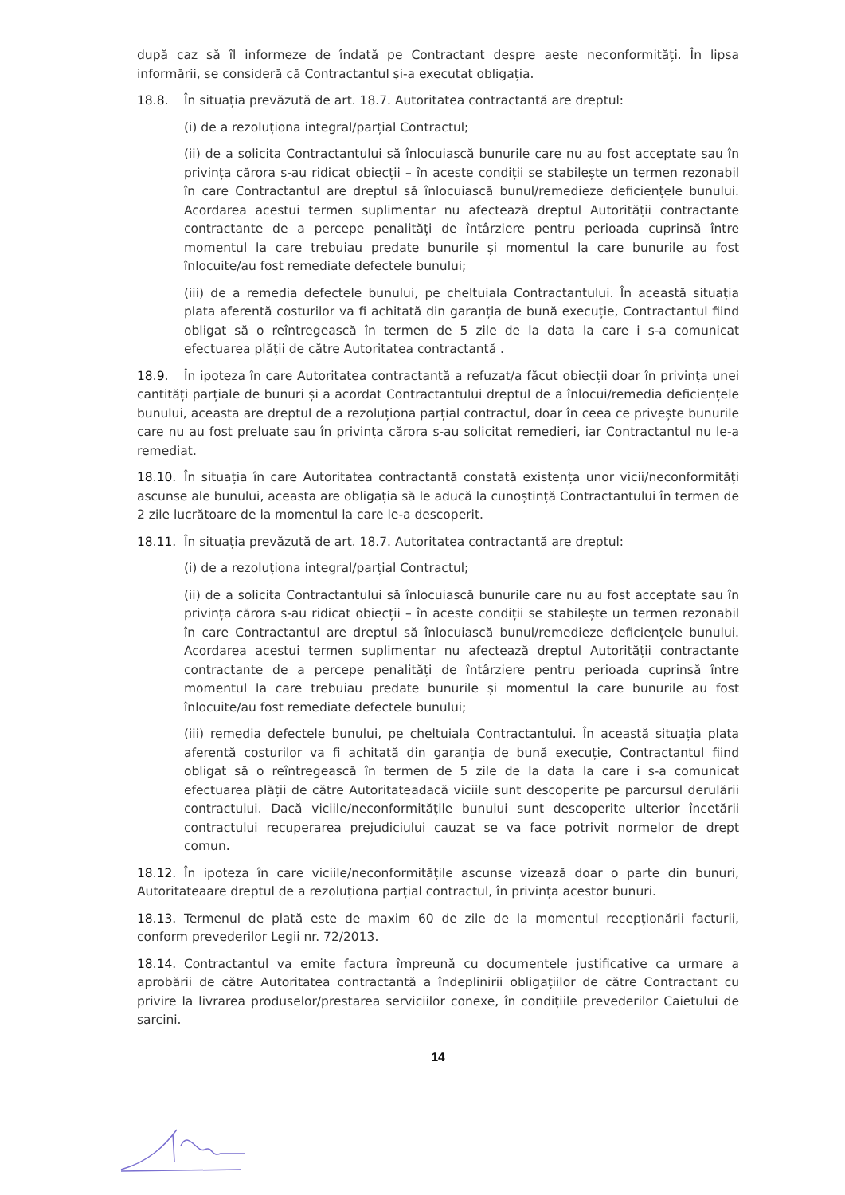după caz să îl informeze de îndată pe Contractant despre aeste neconformități. În lipsa informării, se consideră că Contractantul şi-a executat obligația.
18.8. În situația prevăzută de art. 18.7. Autoritatea contractantă are dreptul:
(i) de a rezoluționa integral/parțial Contractul;
(ii) de a solicita Contractantului să înlocuiască bunurile care nu au fost acceptate sau în privința cărora s-au ridicat obiecții – în aceste condiții se stabilește un termen rezonabil în care Contractantul are dreptul să înlocuiască bunul/remedieze deficiențele bunului. Acordarea acestui termen suplimentar nu afectează dreptul Autorității contractante contractante de a percepe penalități de întârziere pentru perioada cuprinsă între momentul la care trebuiau predate bunurile și momentul la care bunurile au fost înlocuite/au fost remediate defectele bunului;
(iii) de a remedia defectele bunului, pe cheltuiala Contractantului. În această situația plata aferentă costurilor va fi achitată din garanția de bună execuție, Contractantul fiind obligat să o reîntregească în termen de 5 zile de la data la care i s-a comunicat efectuarea plății de către Autoritatea contractantă .
18.9. În ipoteza în care Autoritatea contractantă a refuzat/a făcut obiecții doar în privința unei cantități parțiale de bunuri și a acordat Contractantului dreptul de a înlocui/remedia deficiențele bunului, aceasta are dreptul de a rezoluționa parțial contractul, doar în ceea ce privește bunurile care nu au fost preluate sau în privința cărora s-au solicitat remedieri, iar Contractantul nu le-a remediat.
18.10. În situația în care Autoritatea contractantă constată existența unor vicii/neconformități ascunse ale bunului, aceasta are obligația să le aducă la cunoștință Contractantului în termen de 2 zile lucrătoare de la momentul la care le-a descoperit.
18.11. În situația prevăzută de art. 18.7. Autoritatea contractantă are dreptul:
(i) de a rezoluționa integral/parțial Contractul;
(ii) de a solicita Contractantului să înlocuiască bunurile care nu au fost acceptate sau în privința cărora s-au ridicat obiecții – în aceste condiții se stabilește un termen rezonabil în care Contractantul are dreptul să înlocuiască bunul/remedieze deficiențele bunului. Acordarea acestui termen suplimentar nu afectează dreptul Autorității contractante contractante de a percepe penalități de întârziere pentru perioada cuprinsă între momentul la care trebuiau predate bunurile și momentul la care bunurile au fost înlocuite/au fost remediate defectele bunului;
(iii) remedia defectele bunului, pe cheltuiala Contractantului. În această situația plata aferentă costurilor va fi achitată din garanția de bună execuție, Contractantul fiind obligat să o reîntregească în termen de 5 zile de la data la care i s-a comunicat efectuarea plății de către Autoritateadacă viciile sunt descoperite pe parcursul derulării contractului. Dacă viciile/neconformitățile bunului sunt descoperite ulterior încetării contractului recuperarea prejudiciului cauzat se va face potrivit normelor de drept comun.
18.12. În ipoteza în care viciile/neconformitățile ascunse vizează doar o parte din bunuri, Autoritateaare dreptul de a rezoluționa parțial contractul, în privința acestor bunuri.
18.13. Termenul de plată este de maxim 60 de zile de la momentul recepționării facturii, conform prevederilor Legii nr. 72/2013.
18.14. Contractantul va emite factura împreună cu documentele justificative ca urmare a aprobării de către Autoritatea contractantă a îndeplinirii obligațiilor de către Contractant cu privire la livrarea produselor/prestarea serviciilor conexe, în condițiile prevederilor Caietului de sarcini.
14